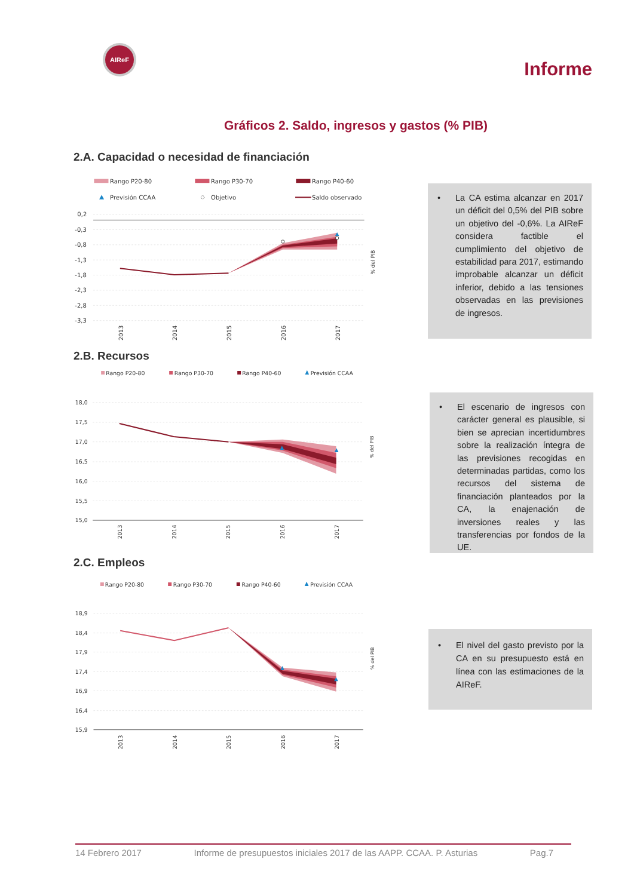AIReF
Informe
Gráficos 2. Saldo, ingresos y gastos (% PIB)
2.A. Capacidad o necesidad de financiación
Rango P20-80
Rango P30-70
Rango P40-60
Previsión CCAA
Objetivo
Saldo observado
0,2
-0,3
-0,8
-1,3
-1,8
-2,3
-2,8
-3,3
2013
2014
2015
2016
2017
% del PIB
• La CA estima alcanzar en 2017 un déficit del 0,5% del PIB sobre un objetivo del -0,6%. La AIReF considera factible el cumplimiento del objetivo de estabilidad para 2017, estimando improbable alcanzar un déficit inferior, debido a las tensiones observadas en las previsiones de ingresos.
2.B. Recursos
Rango P20-80
Rango P30-70
Rango P40-60
Previsión CCAA
18,0
17,5
17,0
16,5
16,0
15,5
15,0
2013
2014
2015
2016
2017
% del PIB
• El escenario de ingresos con carácter general es plausible, si bien se aprecian incertidumbres sobre la realización íntegra de las previsiones recogidas en determinadas partidas, como los recursos del sistema de financiación planteados por la CA, la enajenación de inversiones reales y las transferencias por fondos de la UE.
2.C. Empleos
Rango P20-80
Rango P30-70
Rango P40-60
Previsión CCAA
18,9
18,4
17,9
17,4
16,9
16,4
15,9
2013
2014
2015
2016
2017
% del PIB
• El nivel del gasto previsto por la CA en su presupuesto está en línea con las estimaciones de la AIReF.
14 Febrero 2017 Informe de presupuestos iniciales 2017 de las AAPP. CCAA. P. Asturias Pag.7